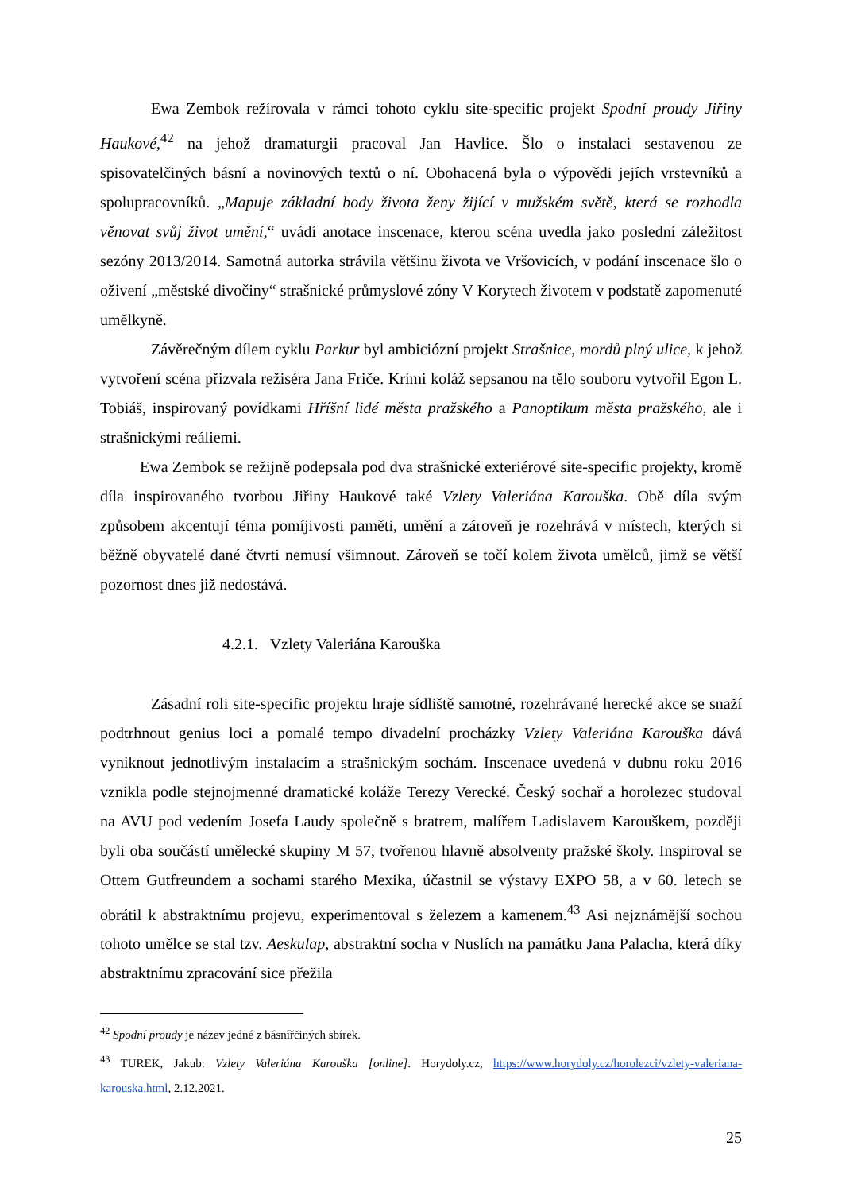Ewa Zembok režírovala v rámci tohoto cyklu site-specific projekt Spodní proudy Jiřiny Haukové,<sup>42</sup> na jehož dramaturgii pracoval Jan Havlice. Šlo o instalaci sestavenou ze spisovatelčiných básní a novinových textů o ní. Obohacená byla o výpovědi jejích vrstevníků a spolupracovníků. „Mapuje základní body života ženy žijící v mužském světě, která se rozhodla věnovat svůj život umění,“ uvádí anotace inscenace, kterou scéna uvedla jako poslední záležitost sezóny 2013/2014. Samotná autorka strávila většinu života ve Vršovicích, v podání inscenace šlo o oživení „městské divočiny“ strašnické průmyslové zóny V Korytech životem v podstatě zapomenuté umělkyně.
Závěrečným dílem cyklu Parkur byl ambiciózní projekt Strašnice, mordů plný ulice, k jehož vytvoření scéna přizvala režiséra Jana Friče. Krimi koláž sepsanou na tělo souboru vytvořil Egon L. Tobiáš, inspirovaný povídkami Hříšní lidé města pražského a Panoptikum města pražského, ale i strašnickými reáliemi.
Ewa Zembok se režijně podepsala pod dva strašnické exteriérové site-specific projekty, kromě díla inspirovaného tvorbou Jiřiny Haukové také Vzlety Valeriána Karouška. Obě díla svým způsobem akcentují téma pomíjivosti paměti, umění a zároveň je rozehrává v místech, kterých si běžně obyvatelé dané čtvrti nemusí všimnout. Zároveň se točí kolem života umělců, jimž se větší pozornost dnes již nedostává.
4.2.1. Vzlety Valeriána Karouška
Zásadní roli site-specific projektu hraje sídliště samotné, rozehrávané herecké akce se snaží podtrhnout genius loci a pomalé tempo divadelní procházky Vzlety Valeriána Karouška dává vyniknout jednotlivým instalacím a strašnickým sochám. Inscenace uvedená v dubnu roku 2016 vznikla podle stejnojmenné dramatické koláže Terezy Verecké. Český sochař a horolezec studoval na AVU pod vedením Josefa Laudy společně s bratrem, malířem Ladislavem Karouškem, později byli oba součástí umělecké skupiny M 57, tvořenou hlavně absolventy pražské školy. Inspiroval se Ottem Gutfreundem a sochami starého Mexika, účastnil se výstavy EXPO 58, a v 60. letech se obrátil k abstraktnímu projevu, experimentoval s železem a kamenem.<sup>43</sup> Asi nejznámější sochou tohoto umělce se stal tzv. Aeskulap, abstraktní socha v Nuslích na památku Jana Palacha, která díky abstraktnímu zpracování sice přežila
<sup>42</sup> Spodní proudy je název jedné z básnířčiných sbírek.
<sup>43</sup> TUREK, Jakub: Vzlety Valeriána Karouška [online]. Horydoly.cz, https://www.horydoly.cz/horolezci/vzlety-valeriana-karouska.html, 2.12.2021.
25